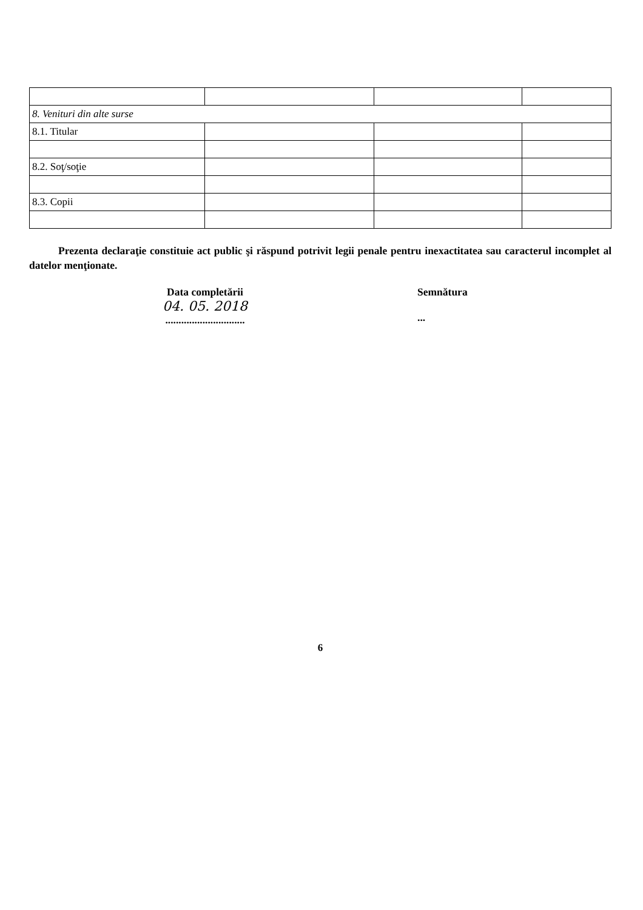| 8. Venituri din alte surse | | | |
| 8.1. Titular | | | |
| 8.2. Soţ/soţie | | | |
| 8.3. Copii | | | |
Prezenta declaraţie constituie act public şi răspund potrivit legii penale pentru inexactitatea sau caracterul incomplet al datelor menţionate.
Data completării
04. 05. 2018
..............................
Semnătura
...
6